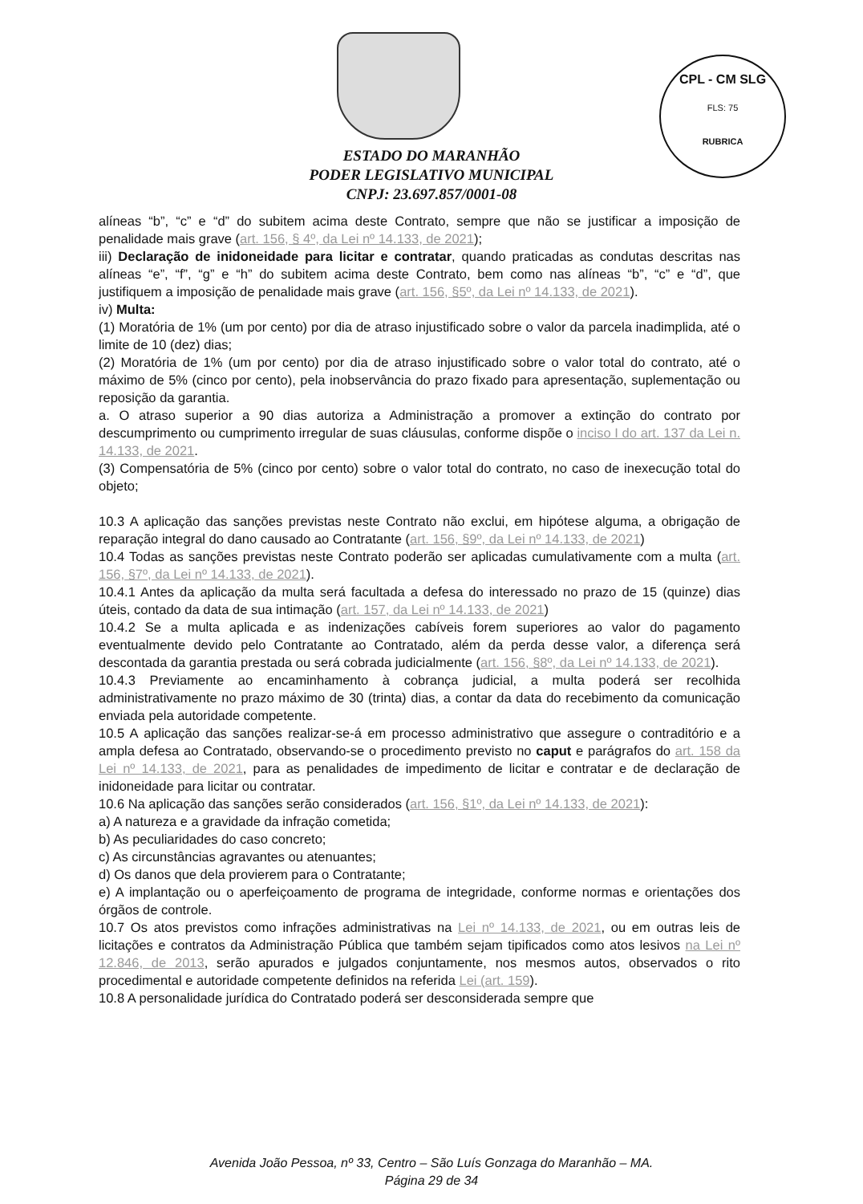CPL - CM SLG
FLS: 75
RUBRICA
ESTADO DO MARANHÃO
PODER LEGISLATIVO MUNICIPAL
CNPJ: 23.697.857/0001-08
alíneas “b”, “c” e “d” do subitem acima deste Contrato, sempre que não se justificar a imposição de penalidade mais grave (art. 156, § 4º, da Lei nº 14.133, de 2021);
iii) Declaração de inidoneidade para licitar e contratar, quando praticadas as condutas descritas nas alíneas “e”, “f”, “g” e “h” do subitem acima deste Contrato, bem como nas alíneas “b”, “c” e “d”, que justifiquem a imposição de penalidade mais grave (art. 156, §5º, da Lei nº 14.133, de 2021).
iv) Multa:
(1) Moratória de 1% (um por cento) por dia de atraso injustificado sobre o valor da parcela inadimplida, até o limite de 10 (dez) dias;
(2) Moratória de 1% (um por cento) por dia de atraso injustificado sobre o valor total do contrato, até o máximo de 5% (cinco por cento), pela inobservância do prazo fixado para apresentação, suplementação ou reposição da garantia.
a. O atraso superior a 90 dias autoriza a Administração a promover a extinção do contrato por descumprimento ou cumprimento irregular de suas cláusulas, conforme dispõe o inciso I do art. 137 da Lei n. 14.133, de 2021.
(3) Compensatória de 5% (cinco por cento) sobre o valor total do contrato, no caso de inexecução total do objeto;
10.3 A aplicação das sanções previstas neste Contrato não exclui, em hipótese alguma, a obrigação de reparação integral do dano causado ao Contratante (art. 156, §9º, da Lei nº 14.133, de 2021)
10.4 Todas as sanções previstas neste Contrato poderão ser aplicadas cumulativamente com a multa (art. 156, §7º, da Lei nº 14.133, de 2021).
10.4.1 Antes da aplicação da multa será facultada a defesa do interessado no prazo de 15 (quinze) dias úteis, contado da data de sua intimação (art. 157, da Lei nº 14.133, de 2021)
10.4.2 Se a multa aplicada e as indenizações cabíveis forem superiores ao valor do pagamento eventualmente devido pelo Contratante ao Contratado, além da perda desse valor, a diferença será descontada da garantia prestada ou será cobrada judicialmente (art. 156, §8º, da Lei nº 14.133, de 2021).
10.4.3 Previamente ao encaminhamento à cobrança judicial, a multa poderá ser recolhida administrativamente no prazo máximo de 30 (trinta) dias, a contar da data do recebimento da comunicação enviada pela autoridade competente.
10.5 A aplicação das sanções realizar-se-á em processo administrativo que assegure o contraditório e a ampla defesa ao Contratado, observando-se o procedimento previsto no caput e parágrafos do art. 158 da Lei nº 14.133, de 2021, para as penalidades de impedimento de licitar e contratar e de declaração de inidoneidade para licitar ou contratar.
10.6 Na aplicação das sanções serão considerados (art. 156, §1º, da Lei nº 14.133, de 2021):
a) A natureza e a gravidade da infração cometida;
b) As peculiaridades do caso concreto;
c) As circunstâncias agravantes ou atenuantes;
d) Os danos que dela provierem para o Contratante;
e) A implantação ou o aperfeiçoamento de programa de integridade, conforme normas e orientações dos órgãos de controle.
10.7 Os atos previstos como infrações administrativas na Lei nº 14.133, de 2021, ou em outras leis de licitações e contratos da Administração Pública que também sejam tipificados como atos lesivos na Lei nº 12.846, de 2013, serão apurados e julgados conjuntamente, nos mesmos autos, observados o rito procedimental e autoridade competente definidos na referida Lei (art. 159).
10.8 A personalidade jurídica do Contratado poderá ser desconsiderada sempre que
Avenida João Pessoa, nº 33, Centro – São Luís Gonzaga do Maranhão – MA.
Página 29 de 34